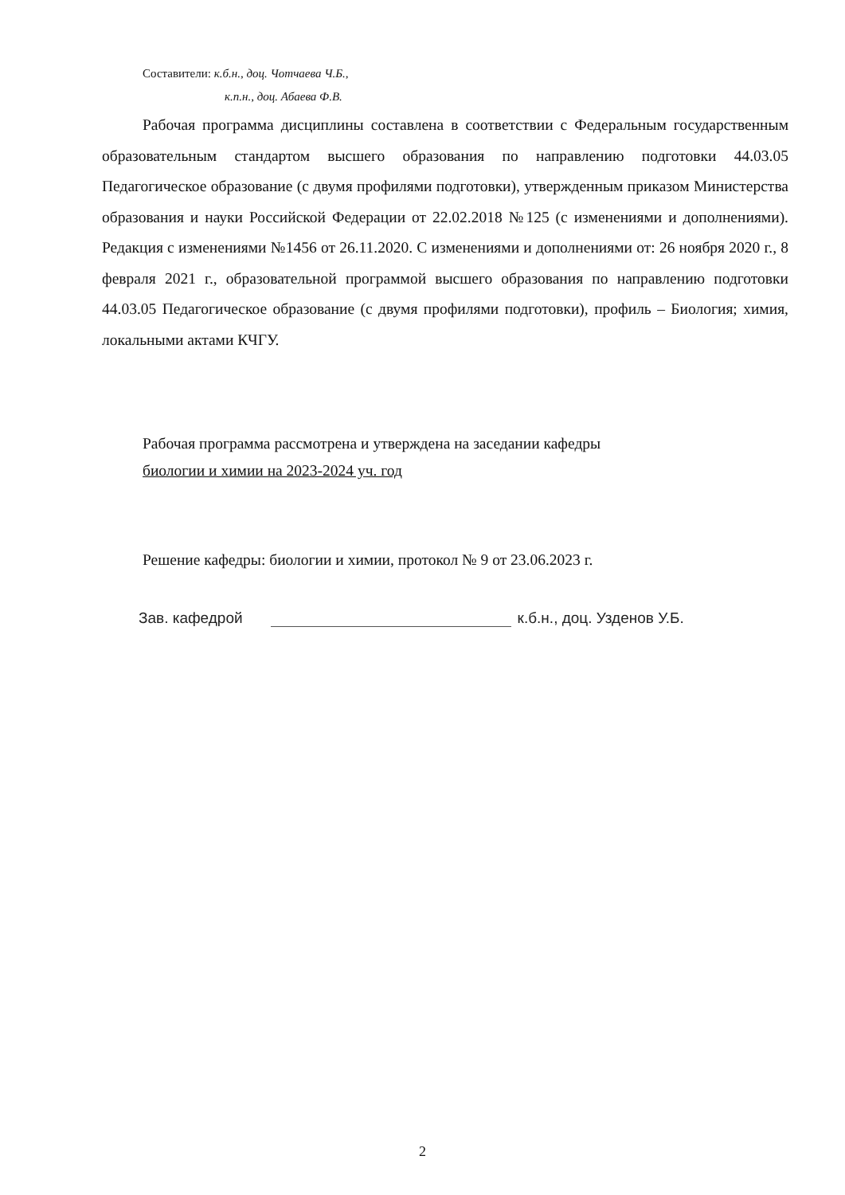Составители: к.б.н., доц. Чотчаева Ч.Б.,
к.п.н., доц. Абаева Ф.В.
Рабочая программа дисциплины составлена в соответствии с Федеральным государственным образовательным стандартом высшего образования по направлению подготовки 44.03.05 Педагогическое образование (с двумя профилями подготовки), утвержденным приказом Министерства образования и науки Российской Федерации от 22.02.2018 №125 (с изменениями и дополнениями). Редакция с изменениями №1456 от 26.11.2020. С изменениями и дополнениями от: 26 ноября 2020 г., 8 февраля 2021 г., образовательной программой высшего образования по направлению подготовки 44.03.05 Педагогическое образование (с двумя профилями подготовки), профиль – Биология; химия, локальными актами КЧГУ.
Рабочая программа рассмотрена и утверждена на заседании кафедры
биологии и химии на 2023-2024 уч. год
Решение кафедры: биологии и химии, протокол № 9 от 23.06.2023 г.
Зав. кафедрой к.б.н., доц. Узденов У.Б.
2